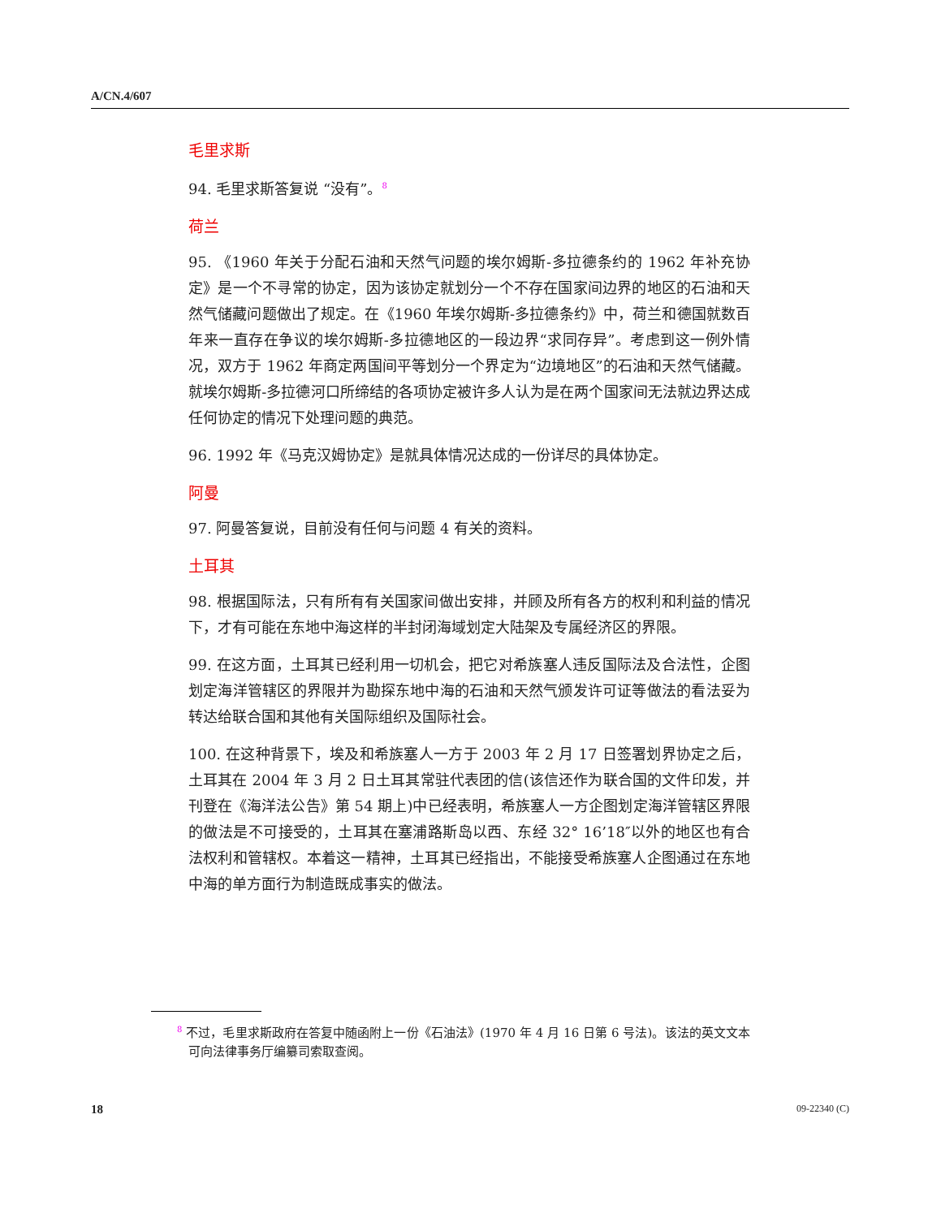A/CN.4/607
毛里求斯
94. 毛里求斯答复说 “没有”。<sup>8</sup>
荷兰
95. 《1960 年关于分配石油和天然气问题的埃尔姆斯-多拉德条约的 1962 年补充协定》是一个不寻常的协定，因为该协定就划分一个不存在国家间边界的地区的石油和天然气储藏问题做出了规定。在《1960 年埃尔姆斯-多拉德条约》中，荷兰和德国就数百年来一直存在争议的埃尔姆斯-多拉德地区的一段边界“求同存异”。考虑到这一例外情况，双方于 1962 年商定两国间平等划分一个界定为“边境地区”的石油和天然气储藏。就埃尔姆斯-多拉德河口所缔结的各项协定被许多人认为是在两个国家间无法就边界达成任何协定的情况下处理问题的典范。
96. 1992 年《马克汉姆协定》是就具体情况达成的一份详尽的具体协定。
阿曼
97. 阿曼答复说，目前没有任何与问题 4 有关的资料。
土耳其
98. 根据国际法，只有所有有关国家间做出安排，并顾及所有各方的权利和利益的情况下，才有可能在东地中海这样的半封闭海域划定大陆架及专属经济区的界限。
99. 在这方面，土耳其已经利用一切机会，把它对希族塞人违反国际法及合法性，企图划定海洋管辖区的界限并为勘探东地中海的石油和天然气颁发许可证等做法的看法妥为转达给联合国和其他有关国际组织及国际社会。
100. 在这种背景下，埃及和希族塞人一方于 2003 年 2 月 17 日签署划界协定之后，土耳其在 2004 年 3 月 2 日土耳其常驻代表团的信(该信还作为联合国的文件印发，并刊登在《海洋法公告》第 54 期上)中已经表明，希族塞人一方企图划定海洋管辖区界限的做法是不可接受的，土耳其在塞浦路斯岛以西、东经 32° 16’18″以外的地区也有合法权利和管辖权。本着这一精神，土耳其已经指出，不能接受希族塞人企图通过在东地中海的单方面行为制造既成事实的做法。
<sup>8</sup> 不过，毛里求斯政府在答复中随函附上一份《石油法》(1970 年 4 月 16 日第 6 号法)。该法的英文文本可向法律事务厅编纂司索取查阅。
18 09-22340 (C)